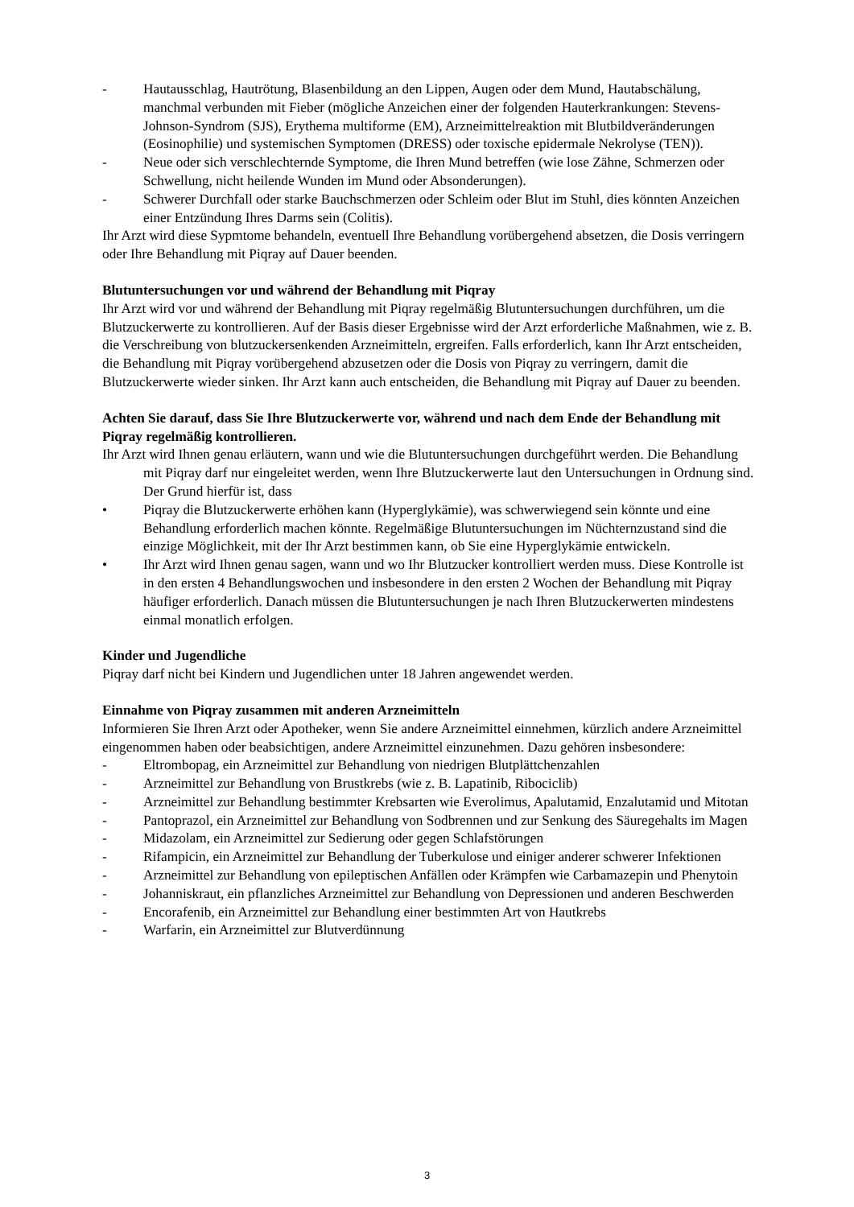- Hautausschlag, Hautrötung, Blasenbildung an den Lippen, Augen oder dem Mund, Hautabschälung, manchmal verbunden mit Fieber (mögliche Anzeichen einer der folgenden Hauterkrankungen: Stevens-Johnson-Syndrom (SJS), Erythema multiforme (EM), Arzneimittelreaktion mit Blutbildveränderungen (Eosinophilie) und systemischen Symptomen (DRESS) oder toxische epidermale Nekrolyse (TEN)).
- Neue oder sich verschlechternde Symptome, die Ihren Mund betreffen (wie lose Zähne, Schmerzen oder Schwellung, nicht heilende Wunden im Mund oder Absonderungen).
- Schwerer Durchfall oder starke Bauchschmerzen oder Schleim oder Blut im Stuhl, dies könnten Anzeichen einer Entzündung Ihres Darms sein (Colitis).
Ihr Arzt wird diese Sypmtome behandeln, eventuell Ihre Behandlung vorübergehend absetzen, die Dosis verringern oder Ihre Behandlung mit Piqray auf Dauer beenden.
Blutuntersuchungen vor und während der Behandlung mit Piqray
Ihr Arzt wird vor und während der Behandlung mit Piqray regelmäßig Blutuntersuchungen durchführen, um die Blutzuckerwerte zu kontrollieren. Auf der Basis dieser Ergebnisse wird der Arzt erforderliche Maßnahmen, wie z. B. die Verschreibung von blutzuckersenkenden Arzneimitteln, ergreifen. Falls erforderlich, kann Ihr Arzt entscheiden, die Behandlung mit Piqray vorübergehend abzusetzen oder die Dosis von Piqray zu verringern, damit die Blutzuckerwerte wieder sinken. Ihr Arzt kann auch entscheiden, die Behandlung mit Piqray auf Dauer zu beenden.
Achten Sie darauf, dass Sie Ihre Blutzuckerwerte vor, während und nach dem Ende der Behandlung mit Piqray regelmäßig kontrollieren.
Ihr Arzt wird Ihnen genau erläutern, wann und wie die Blutuntersuchungen durchgeführt werden. Die Behandlung mit Piqray darf nur eingeleitet werden, wenn Ihre Blutzuckerwerte laut den Untersuchungen in Ordnung sind. Der Grund hierfür ist, dass
• Piqray die Blutzuckerwerte erhöhen kann (Hyperglykämie), was schwerwiegend sein könnte und eine Behandlung erforderlich machen könnte. Regelmäßige Blutuntersuchungen im Nüchternzustand sind die einzige Möglichkeit, mit der Ihr Arzt bestimmen kann, ob Sie eine Hyperglykämie entwickeln.
• Ihr Arzt wird Ihnen genau sagen, wann und wo Ihr Blutzucker kontrolliert werden muss. Diese Kontrolle ist in den ersten 4 Behandlungswochen und insbesondere in den ersten 2 Wochen der Behandlung mit Piqray häufiger erforderlich. Danach müssen die Blutuntersuchungen je nach Ihren Blutzuckerwerten mindestens einmal monatlich erfolgen.
Kinder und Jugendliche
Piqray darf nicht bei Kindern und Jugendlichen unter 18 Jahren angewendet werden.
Einnahme von Piqray zusammen mit anderen Arzneimitteln
Informieren Sie Ihren Arzt oder Apotheker, wenn Sie andere Arzneimittel einnehmen, kürzlich andere Arzneimittel eingenommen haben oder beabsichtigen, andere Arzneimittel einzunehmen. Dazu gehören insbesondere:
- Eltrombopag, ein Arzneimittel zur Behandlung von niedrigen Blutplättchenzahlen
- Arzneimittel zur Behandlung von Brustkrebs (wie z. B. Lapatinib, Ribociclib)
- Arzneimittel zur Behandlung bestimmter Krebsarten wie Everolimus, Apalutamid, Enzalutamid und Mitotan
- Pantoprazol, ein Arzneimittel zur Behandlung von Sodbrennen und zur Senkung des Säuregehalts im Magen
- Midazolam, ein Arzneimittel zur Sedierung oder gegen Schlafstörungen
- Rifampicin, ein Arzneimittel zur Behandlung der Tuberkulose und einiger anderer schwerer Infektionen
- Arzneimittel zur Behandlung von epileptischen Anfällen oder Krämpfen wie Carbamazepin und Phenytoin
- Johanniskraut, ein pflanzliches Arzneimittel zur Behandlung von Depressionen und anderen Beschwerden
- Encorafenib, ein Arzneimittel zur Behandlung einer bestimmten Art von Hautkrebs
- Warfarin, ein Arzneimittel zur Blutverdünnung
3